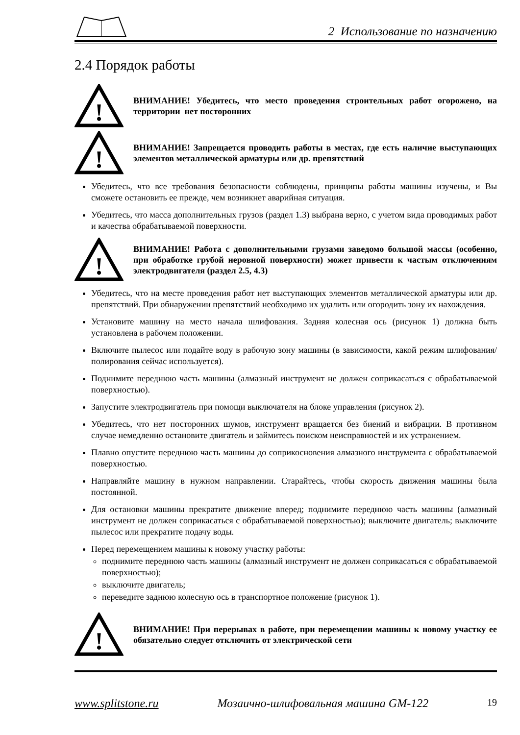2 Использование по назначению
2.4 Порядок работы
!
ВНИМАНИЕ! Убедитесь, что место проведения строительных работ огорожено, на территории нет посторонних
!
ВНИМАНИЕ! Запрещается проводить работы в местах, где есть наличие выступающих элементов металлической арматуры или др. препятствий
Убедитесь, что все требования безопасности соблюдены, принципы работы машины изучены, и Вы сможете остановить ее прежде, чем возникнет аварийная ситуация.
Убедитесь, что масса дополнительных грузов (раздел 1.3) выбрана верно, с учетом вида проводимых работ и качества обрабатываемой поверхности.
!
ВНИМАНИЕ! Работа с дополнительными грузами заведомо большой массы (особенно, при обработке грубой неровной поверхности) может привести к частым отключениям электродвигателя (раздел 2.5, 4.3)
Убедитесь, что на месте проведения работ нет выступающих элементов металлической арматуры или др. препятствий. При обнаружении препятствий необходимо их удалить или огородить зону их нахождения.
Установите машину на место начала шлифования. Задняя колесная ось (рисунок 1) должна быть установлена в рабочем положении.
Включите пылесос или подайте воду в рабочую зону машины (в зависимости, какой режим шлифования/ полирования сейчас используется).
Поднимите переднюю часть машины (алмазный инструмент не должен соприкасаться с обрабатываемой поверхностью).
Запустите электродвигатель при помощи выключателя на блоке управления (рисунок 2).
Убедитесь, что нет посторонних шумов, инструмент вращается без биений и вибрации. В противном случае немедленно остановите двигатель и займитесь поиском неисправностей и их устранением.
Плавно опустите переднюю часть машины до соприкосновения алмазного инструмента с обрабатываемой поверхностью.
Направляйте машину в нужном направлении. Старайтесь, чтобы скорость движения машины была постоянной.
Для остановки машины прекратите движение вперед; поднимите переднюю часть машины (алмазный инструмент не должен соприкасаться с обрабатываемой поверхностью); выключите двигатель; выключите пылесос или прекратите подачу воды.
Перед перемещением машины к новому участку работы:
поднимите переднюю часть машины (алмазный инструмент не должен соприкасаться с обрабатываемой поверхностью);
выключите двигатель;
переведите заднюю колесную ось в транспортное положение (рисунок 1).
!
ВНИМАНИЕ! При перерывах в работе, при перемещении машины к новому участку ее обязательно следует отключить от электрической сети
www.splitstone.ru Мозаично-шлифовальная машина GM-122 19